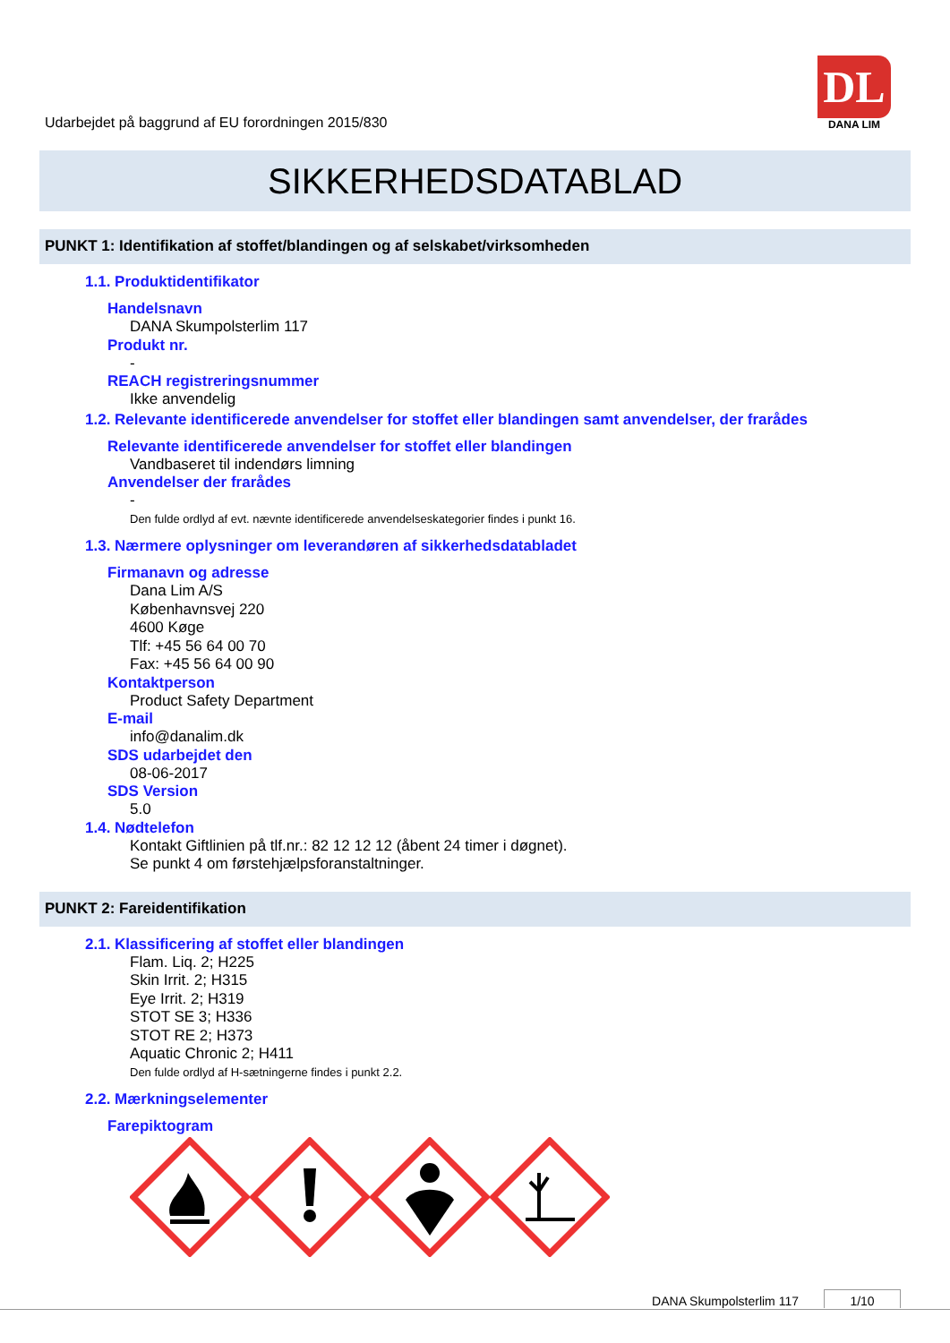Udarbejdet på baggrund af EU forordningen 2015/830
DL
DANA LIM
SIKKERHEDSDATABLAD
PUNKT 1: Identifikation af stoffet/blandingen og af selskabet/virksomheden
1.1. Produktidentifikator
Handelsnavn
DANA Skumpolsterlim 117
Produkt nr.
-
REACH registreringsnummer
Ikke anvendelig
1.2. Relevante identificerede anvendelser for stoffet eller blandingen samt anvendelser, der frarådes
Relevante identificerede anvendelser for stoffet eller blandingen
Vandbaseret til indendørs limning
Anvendelser der frarådes
-
Den fulde ordlyd af evt. nævnte identificerede anvendelseskategorier findes i punkt 16.
1.3. Nærmere oplysninger om leverandøren af sikkerhedsdatabladet
Firmanavn og adresse
Dana Lim A/S
Københavnsvej 220
4600 Køge
Tlf: +45 56 64 00 70
Fax: +45 56 64 00 90
Kontaktperson
Product Safety Department
E-mail
info@danalim.dk
SDS udarbejdet den
08-06-2017
SDS Version
5.0
1.4. Nødtelefon
Kontakt Giftlinien på tlf.nr.: 82 12 12 12 (åbent 24 timer i døgnet).
Se punkt 4 om førstehjælpsforanstaltninger.
PUNKT 2: Fareidentifikation
2.1. Klassificering af stoffet eller blandingen
Flam. Liq. 2; H225
Skin Irrit. 2; H315
Eye Irrit. 2; H319
STOT SE 3; H336
STOT RE 2; H373
Aquatic Chronic 2; H411
Den fulde ordlyd af H-sætningerne findes i punkt 2.2.
2.2. Mærkningselementer
Farepiktogram
DANA Skumpolsterlim 117 1/10